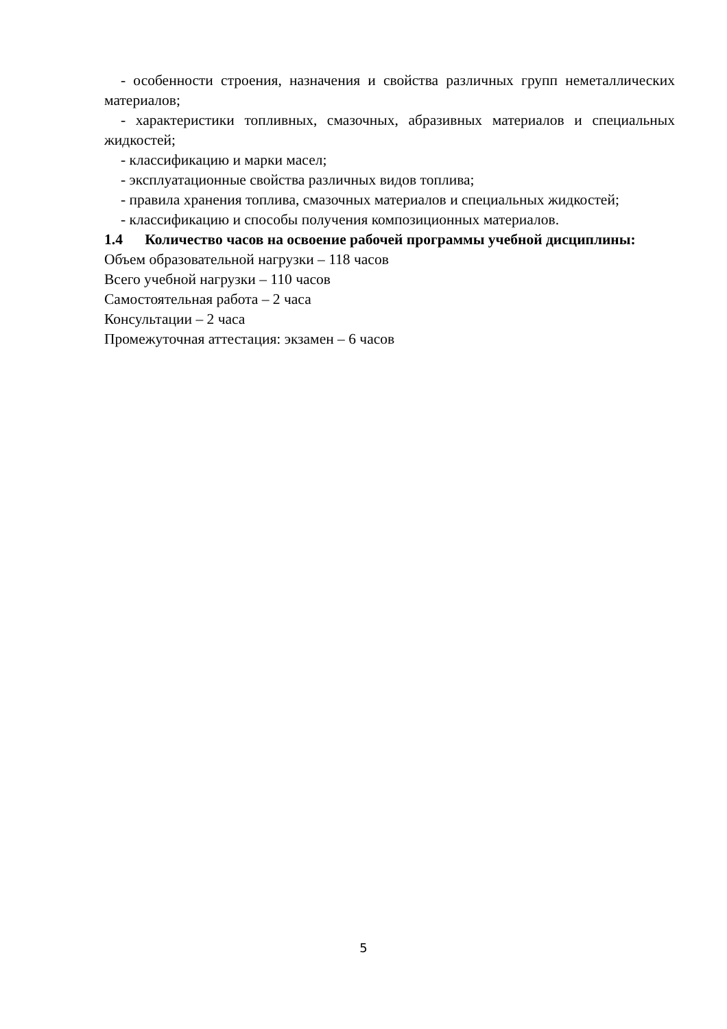- особенности строения, назначения и свойства различных групп неметаллических материалов;
- характеристики топливных, смазочных, абразивных материалов и специальных жидкостей;
- классификацию и марки масел;
- эксплуатационные свойства различных видов топлива;
- правила хранения топлива, смазочных материалов и специальных жидкостей;
- классификацию и способы получения композиционных материалов.
1.4 Количество часов на освоение рабочей программы учебной дисциплины:
Объем образовательной нагрузки – 118 часов
Всего учебной нагрузки – 110 часов
Самостоятельная работа – 2 часа
Консультации – 2 часа
Промежуточная аттестация: экзамен – 6 часов
5